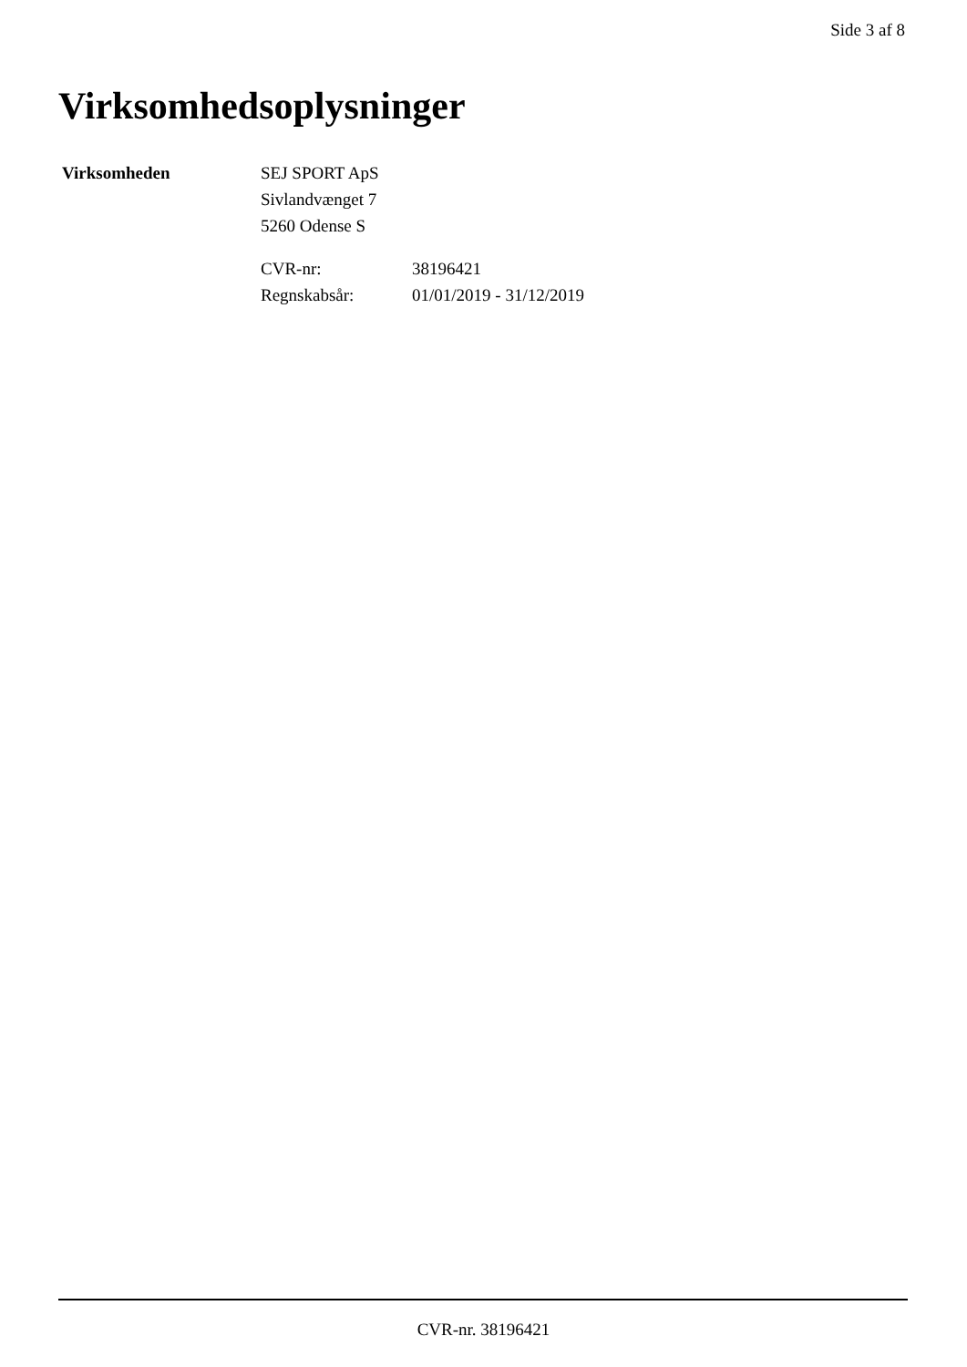Side 3 af 8
Virksomhedsoplysninger
Virksomheden SEJ SPORT ApS
Sivlandvænget 7
5260 Odense S
CVR-nr:
38196421
Regnskabsår:
01/01/2019 - 31/12/2019
CVR-nr. 38196421